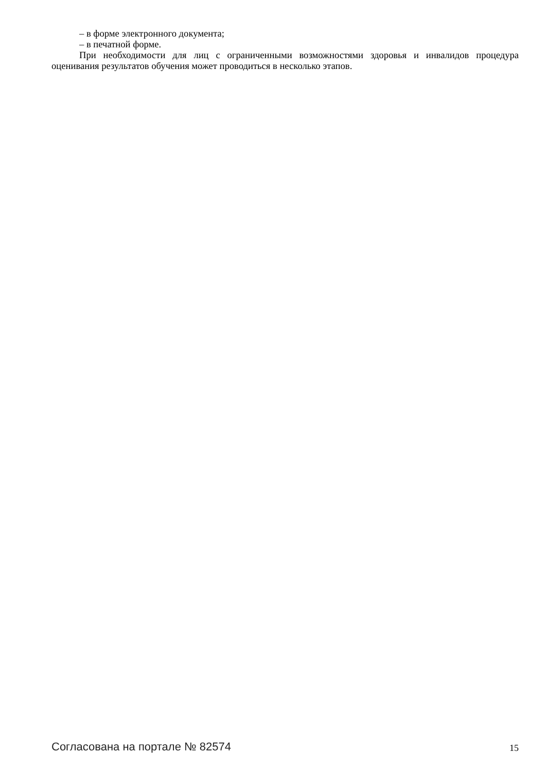– в форме электронного документа;
– в печатной форме.
При необходимости для лиц с ограниченными возможностями здоровья и инвалидов процедура оценивания результатов обучения может проводиться в несколько этапов.
Согласована на портале № 82574 15